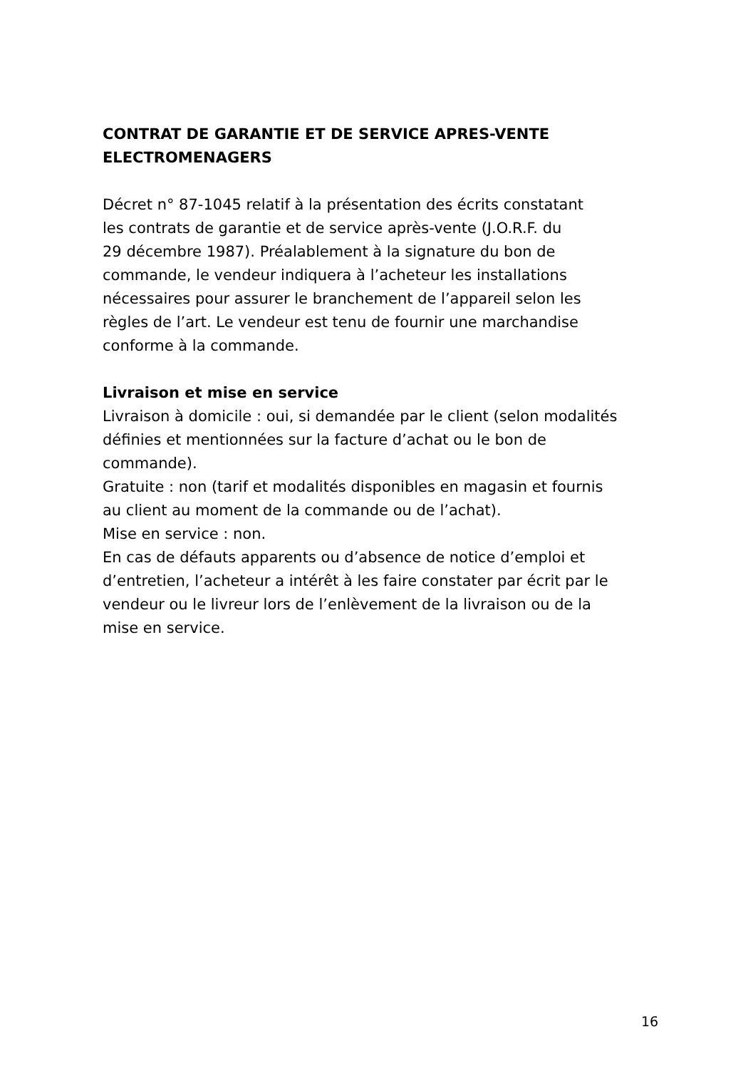CONTRAT DE GARANTIE ET DE SERVICE APRES-VENTE
ELECTROMENAGERS
Décret n° 87-1045 relatif à la présentation des écrits constatant
les contrats de garantie et de service après-vente (J.O.R.F. du
29 décembre 1987). Préalablement à la signature du bon de
commande, le vendeur indiquera à l’acheteur les installations
nécessaires pour assurer le branchement de l’appareil selon les
règles de l’art. Le vendeur est tenu de fournir une marchandise
conforme à la commande.
Livraison et mise en service
Livraison à domicile : oui, si demandée par le client (selon modalités
définies et mentionnées sur la facture d’achat ou le bon de
commande).
Gratuite : non (tarif et modalités disponibles en magasin et fournis
au client au moment de la commande ou de l’achat).
Mise en service : non.
En cas de défauts apparents ou d’absence de notice d’emploi et
d’entretien, l’acheteur a intérêt à les faire constater par écrit par le
vendeur ou le livreur lors de l’enlèvement de la livraison ou de la
mise en service.
16